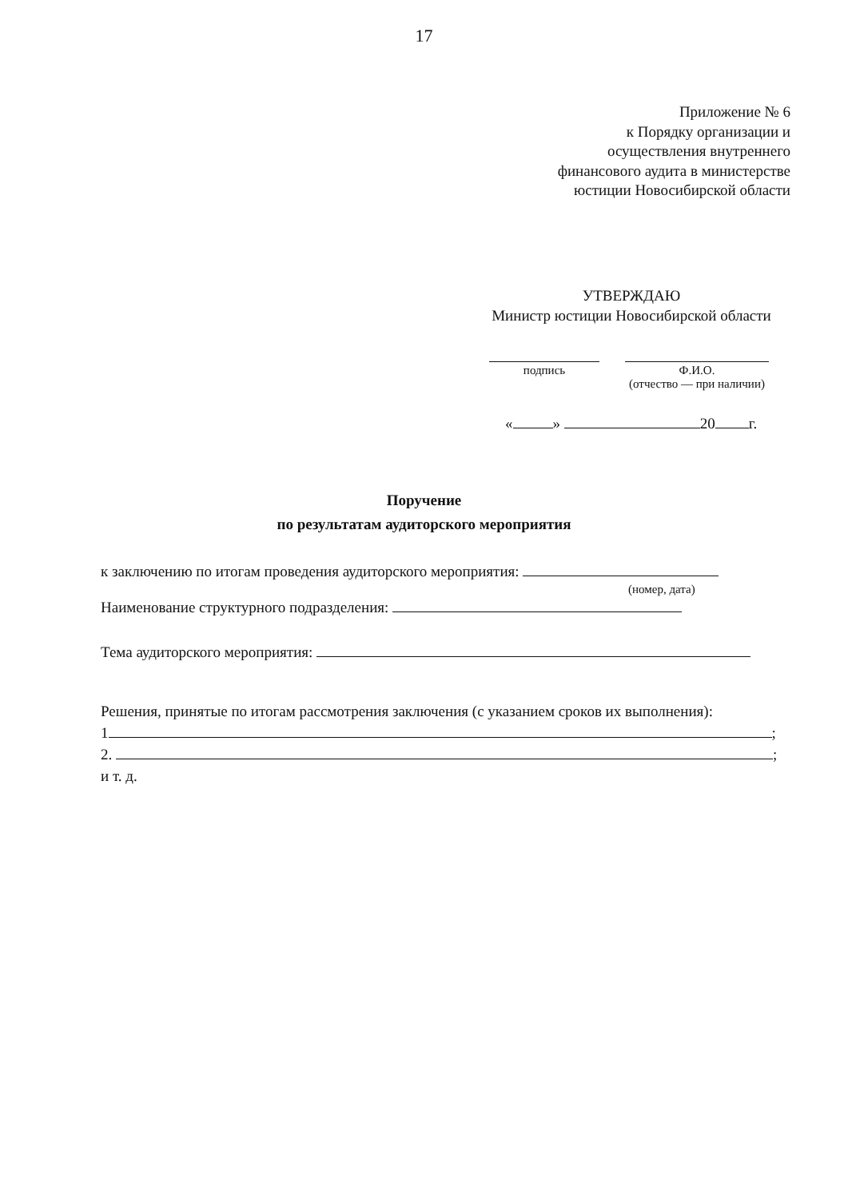17
Приложение № 6
к Порядку организации и
осуществления внутреннего
финансового аудита в министерстве
юстиции Новосибирской области
УТВЕРЖДАЮ
Министр юстиции Новосибирской области
подпись Ф.И.О.
(отчество — при наличии)
« » 20 г.
Поручение
по результатам аудиторского мероприятия
к заключению по итогам проведения аудиторского мероприятия:
(номер, дата)
Наименование структурного подразделения:
Тема аудиторского мероприятия:
Решения, принятые по итогам рассмотрения заключения (с указанием сроков их выполнения):
1 ;
2. ;
и т. д.